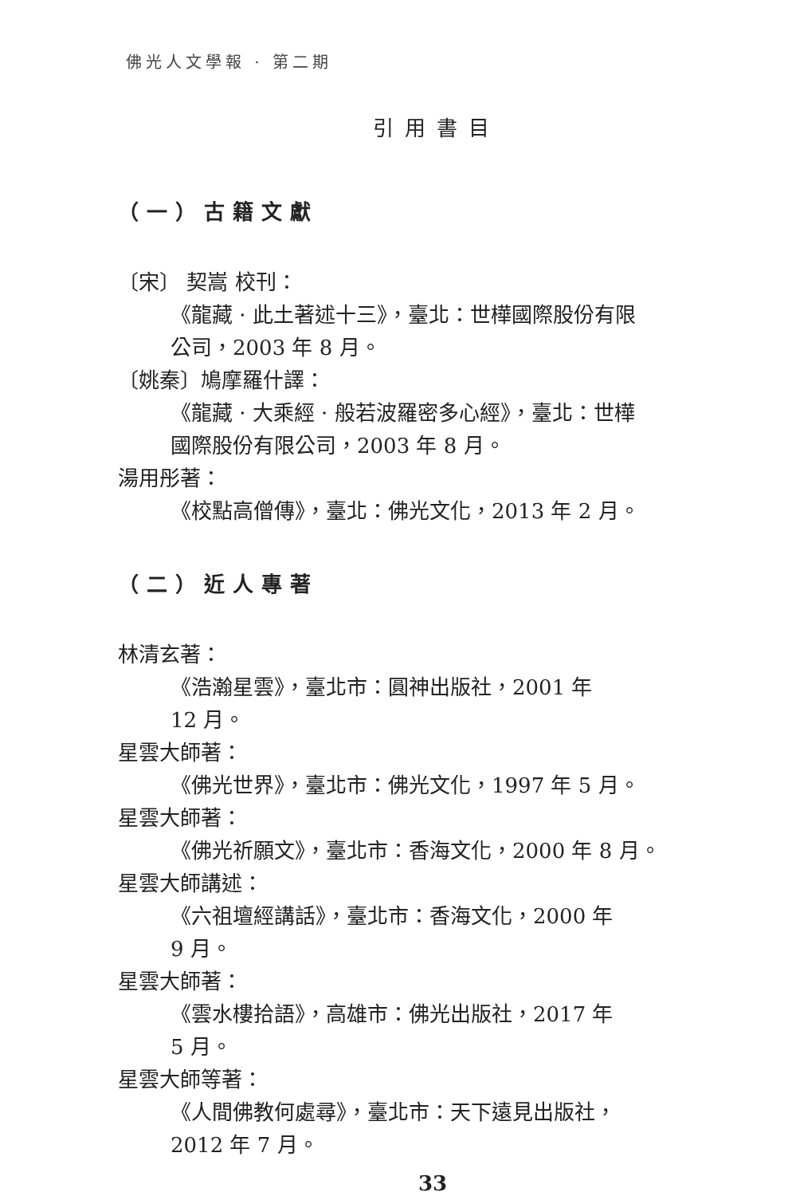佛光人文學報 · 第二期
引用書目
（一）古籍文獻
〔宋〕 契嵩 校刊：
《龍藏 · 此土著述十三》，臺北：世樺國際股份有限
公司，2003 年 8 月。
〔姚秦〕鳩摩羅什譯：
《龍藏 · 大乘經 · 般若波羅密多心經》，臺北：世樺
國際股份有限公司，2003 年 8 月。
湯用彤著：
《校點高僧傳》，臺北：佛光文化，2013 年 2 月。
（二）近人專著
林清玄著：
《浩瀚星雲》，臺北市：圓神出版社，2001 年
12 月。
星雲大師著：
《佛光世界》，臺北市：佛光文化，1997 年 5 月。
星雲大師著：
《佛光祈願文》，臺北市：香海文化，2000 年 8 月。
星雲大師講述：
《六祖壇經講話》，臺北市：香海文化，2000 年
9 月。
星雲大師著：
《雲水樓拾語》，高雄市：佛光出版社，2017 年
5 月。
星雲大師等著：
《人間佛教何處尋》，臺北市：天下遠見出版社，
2012 年 7 月。
33